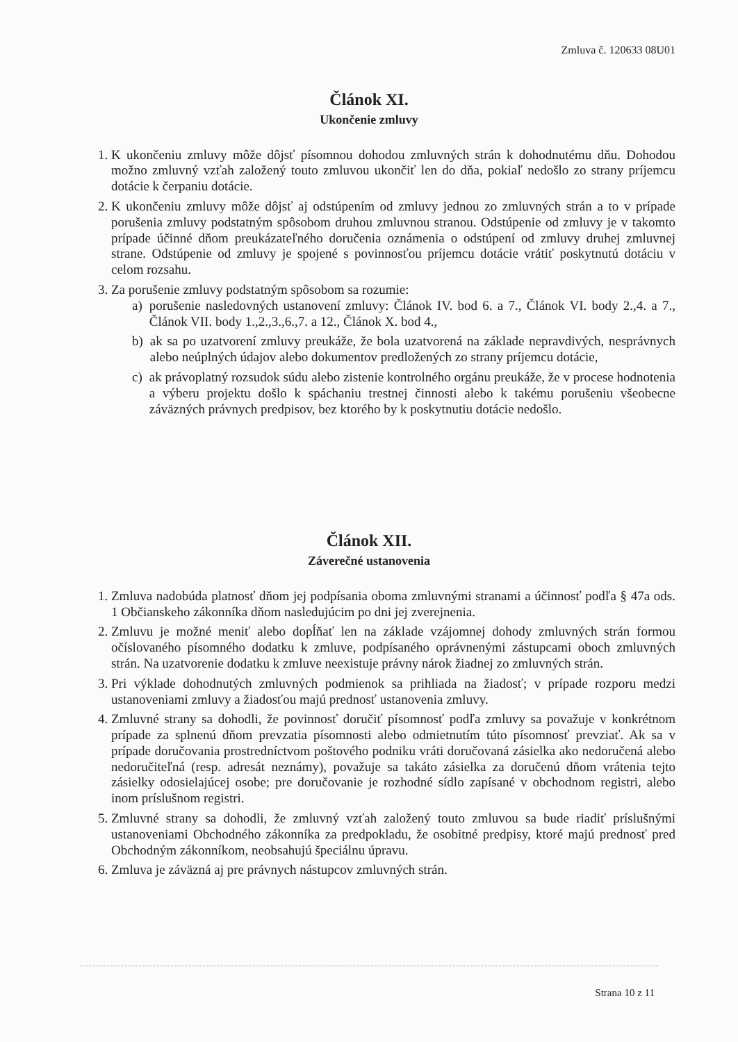Zmluva č. 120633 08U01
Článok XI.
Ukončenie zmluvy
1. K ukončeniu zmluvy môže dôjsť písomnou dohodou zmluvných strán k dohodnutému dňu. Dohodou možno zmluvný vzťah založený touto zmluvou ukončiť len do dňa, pokiaľ nedošlo zo strany príjemcu dotácie k čerpaniu dotácie.
2. K ukončeniu zmluvy môže dôjsť aj odstúpením od zmluvy jednou zo zmluvných strán a to v prípade porušenia zmluvy podstatným spôsobom druhou zmluvnou stranou. Odstúpenie od zmluvy je v takomto prípade účinné dňom preukázateľného doručenia oznámenia o odstúpení od zmluvy druhej zmluvnej strane. Odstúpenie od zmluvy je spojené s povinnosťou príjemcu dotácie vrátiť poskytnutú dotáciu v celom rozsahu.
3. Za porušenie zmluvy podstatným spôsobom sa rozumie:
a) porušenie nasledovných ustanovení zmluvy: Článok IV. bod 6. a 7., Článok VI. body 2.,4. a 7., Článok VII. body 1.,2.,3.,6.,7. a 12., Článok X. bod 4.,
b) ak sa po uzatvorení zmluvy preukáže, že bola uzatvorená na základe nepravdivých, nesprávnych alebo neúplných údajov alebo dokumentov predložených zo strany príjemcu dotácie,
c) ak právoplatný rozsudok súdu alebo zistenie kontrolného orgánu preukáže, že v procese hodnotenia a výberu projektu došlo k spáchaniu trestnej činnosti alebo k takému porušeniu všeobecne záväzných právnych predpisov, bez ktorého by k poskytnutiu dotácie nedošlo.
Článok XII.
Záverečné ustanovenia
1. Zmluva nadobúda platnosť dňom jej podpísania oboma zmluvnými stranami a účinnosť podľa § 47a ods. 1 Občianskeho zákonníka dňom nasledujúcim po dni jej zverejnenia.
2. Zmluvu je možné meniť alebo dopĺňať len na základe vzájomnej dohody zmluvných strán formou očíslovaného písomného dodatku k zmluve, podpísaného oprávnenými zástupcami oboch zmluvných strán. Na uzatvorenie dodatku k zmluve neexistuje právny nárok žiadnej zo zmluvných strán.
3. Pri výklade dohodnutých zmluvných podmienok sa prihliada na žiadosť; v prípade rozporu medzi ustanoveniami zmluvy a žiadosťou majú prednosť ustanovenia zmluvy.
4. Zmluvné strany sa dohodli, že povinnosť doručiť písomnosť podľa zmluvy sa považuje v konkrétnom prípade za splnenú dňom prevzatia písomnosti alebo odmietnutím túto písomnosť prevziať. Ak sa v prípade doručovania prostredníctvom poštového podniku vráti doručovaná zásielka ako nedoručená alebo nedoručiteľná (resp. adresát neznámy), považuje sa takáto zásielka za doručenú dňom vrátenia tejto zásielky odosielajúcej osobe; pre doručovanie je rozhodné sídlo zapísané v obchodnom registri, alebo inom príslušnom registri.
5. Zmluvné strany sa dohodli, že zmluvný vzťah založený touto zmluvou sa bude riadiť príslušnými ustanoveniami Obchodného zákonníka za predpokladu, že osobitné predpisy, ktoré majú prednosť pred Obchodným zákonníkom, neobsahujú špeciálnu úpravu.
6. Zmluva je záväzná aj pre právnych nástupcov zmluvných strán.
Strana 10 z 11